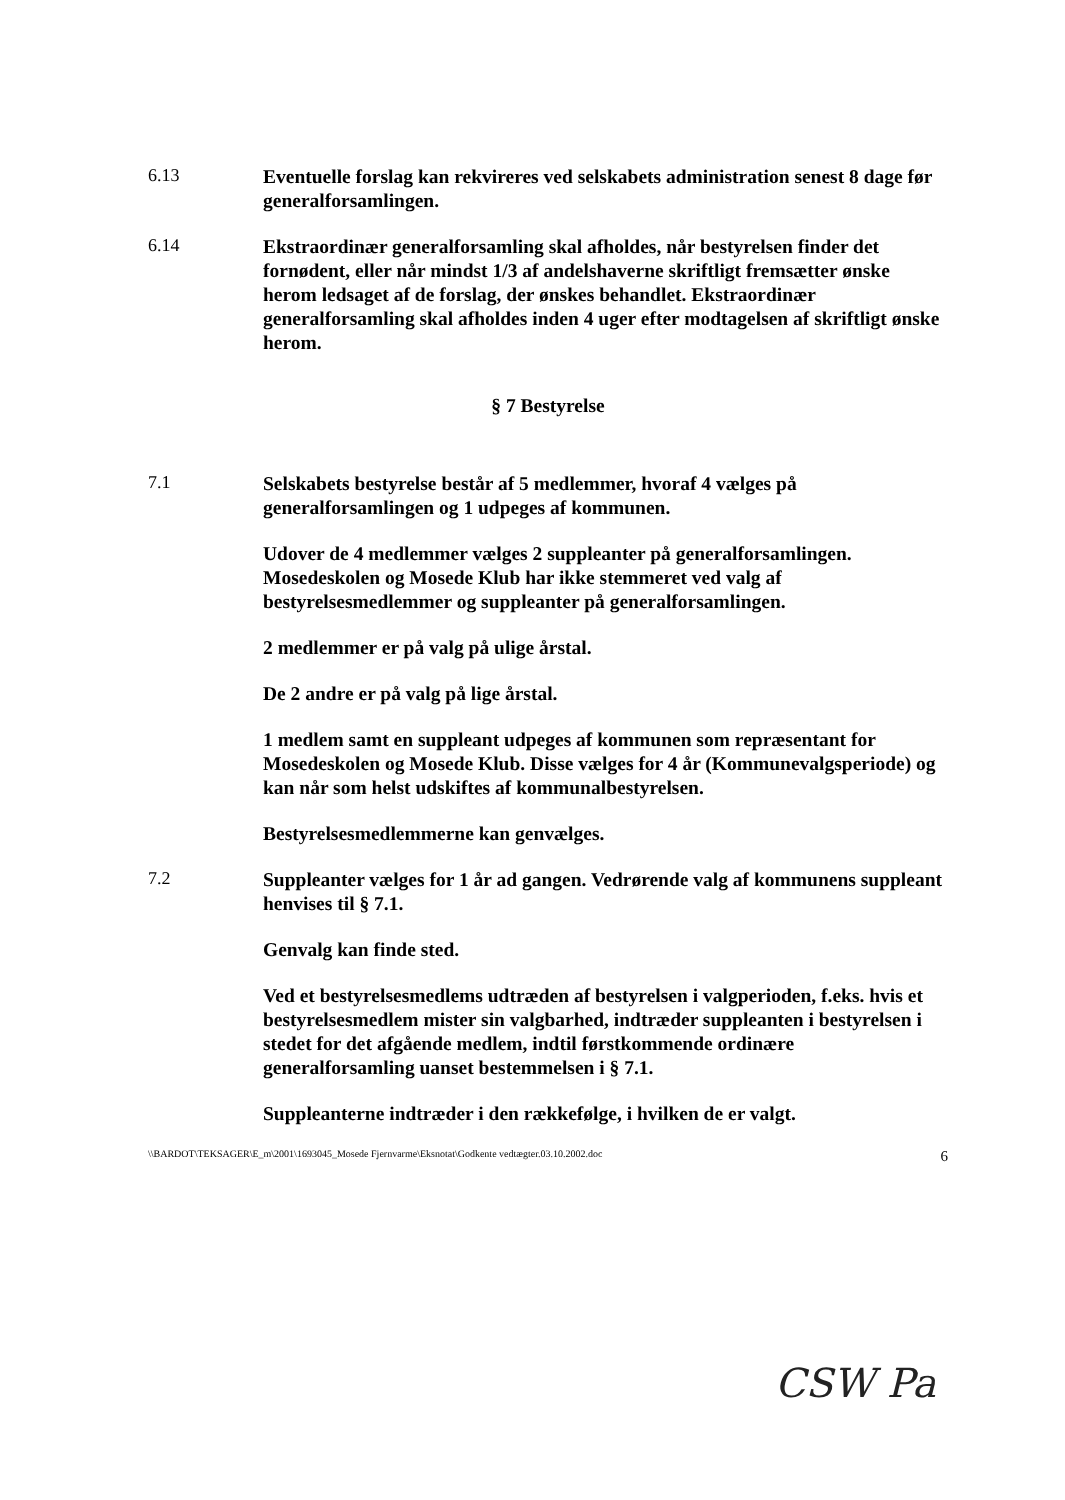6.13
Eventuelle forslag kan rekvireres ved selskabets administration senest 8 dage før generalforsamlingen.
6.14
Ekstraordinær generalforsamling skal afholdes, når bestyrelsen finder det fornødent, eller når mindst 1/3 af andelshaverne skriftligt fremsætter ønske herom ledsaget af de forslag, der ønskes behandlet. Ekstraordinær generalforsamling skal afholdes inden 4 uger efter modtagelsen af skriftligt ønske herom.
§ 7 Bestyrelse
7.1
Selskabets bestyrelse består af 5 medlemmer, hvoraf 4 vælges på generalforsamlingen og 1 udpeges af kommunen.
Udover de 4 medlemmer vælges 2 suppleanter på generalforsamlingen. Mosedeskolen og Mosede Klub har ikke stemmeret ved valg af bestyrelsesmedlemmer og suppleanter på generalforsamlingen.
2 medlemmer er på valg på ulige årstal.
De 2 andre er på valg på lige årstal.
1 medlem samt en suppleant udpeges af kommunen som repræsentant for Mosedeskolen og Mosede Klub. Disse vælges for 4 år (Kommunevalgsperiode) og kan når som helst udskiftes af kommunalbestyrelsen.
Bestyrelsesmedlemmerne kan genvælges.
7.2
Suppleanter vælges for 1 år ad gangen. Vedrørende valg af kommunens suppleant henvises til § 7.1.
Genvalg kan finde sted.
Ved et bestyrelsesmedlems udtræden af bestyrelsen i valgperioden, f.eks. hvis et bestyrelsesmedlem mister sin valgbarhed, indtræder suppleanten i bestyrelsen i stedet for det afgående medlem, indtil førstkommende ordinære generalforsamling uanset bestemmelsen i § 7.1.
Suppleanterne indtræder i den rækkefølge, i hvilken de er valgt.
\\BARDOT\TEKSAGER\E_m\2001\1693045_Mosede Fjernvarme\Eksnotat\Godkente vedtægter.03.10.2002.doc 6
CSW Pa